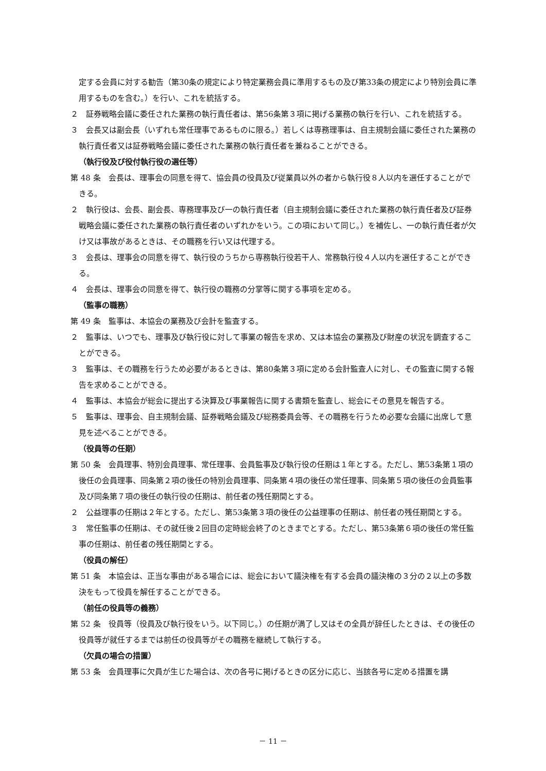定する会員に対する勧告（第30条の規定により特定業務会員に準用するもの及び第33条の規定により特別会員に準用するものを含む。）を行い、これを統括する。
２　証券戦略会議に委任された業務の執行責任者は、第56条第３項に掲げる業務の執行を行い、これを統括する。
３　会長又は副会長（いずれも常任理事であるものに限る。）若しくは専務理事は、自主規制会議に委任された業務の執行責任者又は証券戦略会議に委任された業務の執行責任者を兼ねることができる。
（執行役及び役付執行役の選任等）
第 48 条　会長は、理事会の同意を得て、協会員の役員及び従業員以外の者から執行役８人以内を選任することができる。
２　執行役は、会長、副会長、専務理事及び一の執行責任者（自主規制会議に委任された業務の執行責任者及び証券戦略会議に委任された業務の執行責任者のいずれかをいう。この項において同じ。）を補佐し、一の執行責任者が欠け又は事故があるときは、その職務を行い又は代理する。
３　会長は、理事会の同意を得て、執行役のうちから専務執行役若干人、常務執行役４人以内を選任することができる。
４　会長は、理事会の同意を得て、執行役の職務の分掌等に関する事項を定める。
（監事の職務）
第 49 条　監事は、本協会の業務及び会計を監査する。
２　監事は、いつでも、理事及び執行役に対して事業の報告を求め、又は本協会の業務及び財産の状況を調査することができる。
３　監事は、その職務を行うため必要があるときは、第80条第３項に定める会計監査人に対し、その監査に関する報告を求めることができる。
４　監事は、本協会が総会に提出する決算及び事業報告に関する書類を監査し、総会にその意見を報告する。
５　監事は、理事会、自主規制会議、証券戦略会議及び総務委員会等、その職務を行うため必要な会議に出席して意見を述べることができる。
（役員等の任期）
第 50 条　会員理事、特別会員理事、常任理事、会員監事及び執行役の任期は１年とする。ただし、第53条第１項の後任の会員理事、同条第２項の後任の特別会員理事、同条第４項の後任の常任理事、同条第５項の後任の会員監事及び同条第７項の後任の執行役の任期は、前任者の残任期間とする。
２　公益理事の任期は２年とする。ただし、第53条第３項の後任の公益理事の任期は、前任者の残任期間とする。
３　常任監事の任期は、その就任後２回目の定時総会終了のときまでとする。ただし、第53条第６項の後任の常任監事の任期は、前任者の残任期間とする。
（役員の解任）
第 51 条　本協会は、正当な事由がある場合には、総会において議決権を有する会員の議決権の３分の２以上の多数決をもって役員を解任することができる。
（前任の役員等の義務）
第 52 条　役員等（役員及び執行役をいう。以下同じ。）の任期が満了し又はその全員が辞任したときは、その後任の役員等が就任するまでは前任の役員等がその職務を継続して執行する。
（欠員の場合の措置）
第 53 条　会員理事に欠員が生じた場合は、次の各号に掲げるときの区分に応じ、当該各号に定める措置を講
－ 11 －